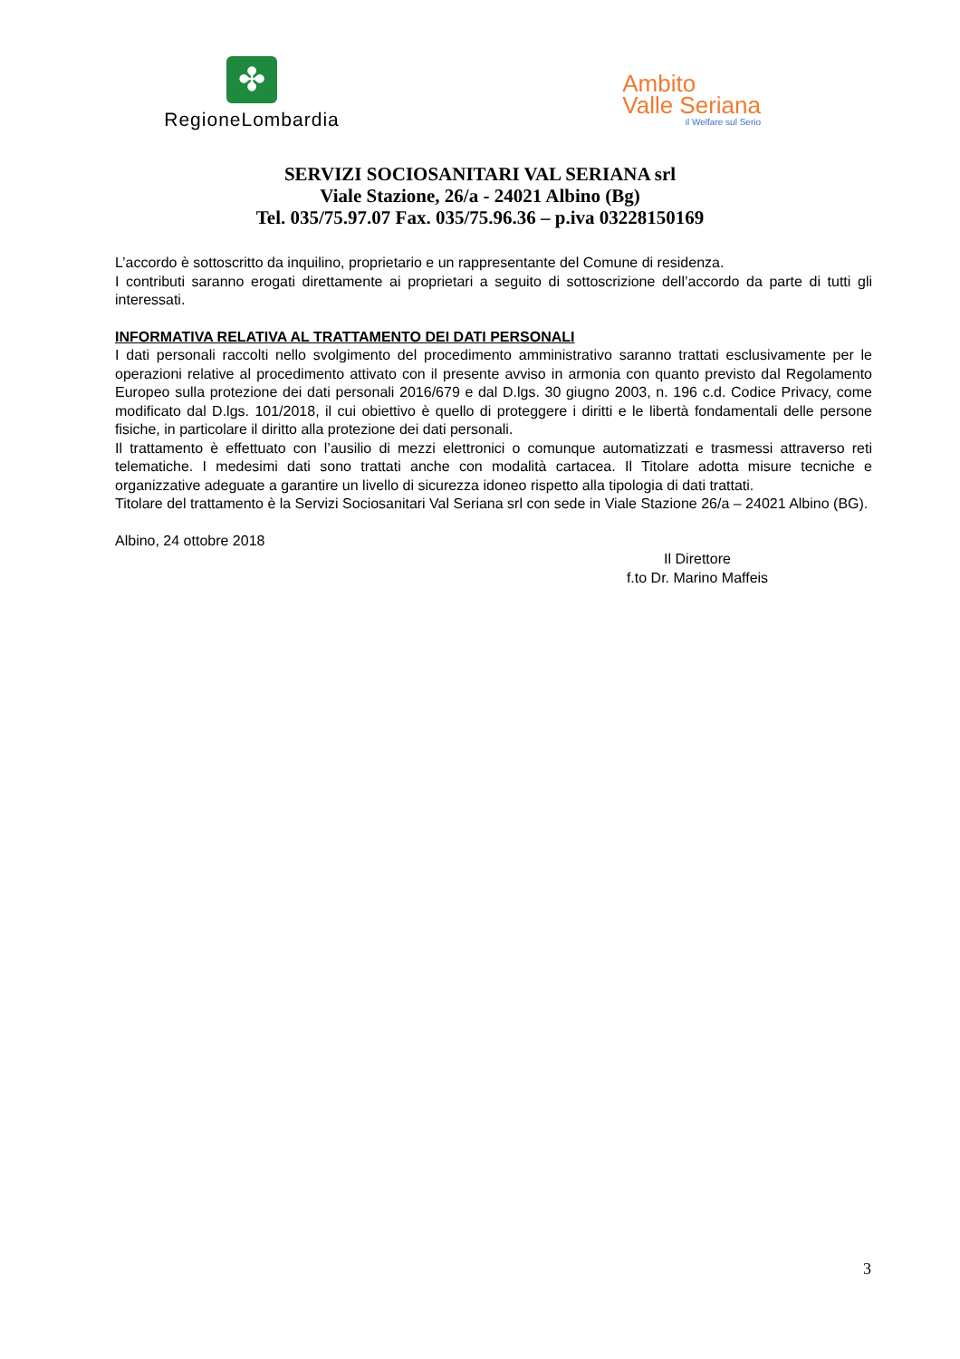✤
RegioneLombardia
Ambito
Valle Seriana
il Welfare sul Serio
SERVIZI SOCIOSANITARI VAL SERIANA srl
Viale Stazione, 26/a - 24021 Albino (Bg)
Tel. 035/75.97.07 Fax. 035/75.96.36 – p.iva 03228150169
L’accordo è sottoscritto da inquilino, proprietario e un rappresentante del Comune di residenza.
I contributi saranno erogati direttamente ai proprietari a seguito di sottoscrizione dell’accordo da parte di tutti gli interessati.
INFORMATIVA RELATIVA AL TRATTAMENTO DEI DATI PERSONALI
I dati personali raccolti nello svolgimento del procedimento amministrativo saranno trattati esclusivamente per le operazioni relative al procedimento attivato con il presente avviso in armonia con quanto previsto dal Regolamento Europeo sulla protezione dei dati personali 2016/679 e dal D.lgs. 30 giugno 2003, n. 196 c.d. Codice Privacy, come modificato dal D.lgs. 101/2018, il cui obiettivo è quello di proteggere i diritti e le libertà fondamentali delle persone fisiche, in particolare il diritto alla protezione dei dati personali.
Il trattamento è effettuato con l’ausilio di mezzi elettronici o comunque automatizzati e trasmessi attraverso reti telematiche. I medesimi dati sono trattati anche con modalità cartacea. Il Titolare adotta misure tecniche e organizzative adeguate a garantire un livello di sicurezza idoneo rispetto alla tipologia di dati trattati.
Titolare del trattamento è la Servizi Sociosanitari Val Seriana srl con sede in Viale Stazione 26/a – 24021 Albino (BG).
Albino, 24 ottobre 2018
Il Direttore
f.to Dr. Marino Maffeis
3